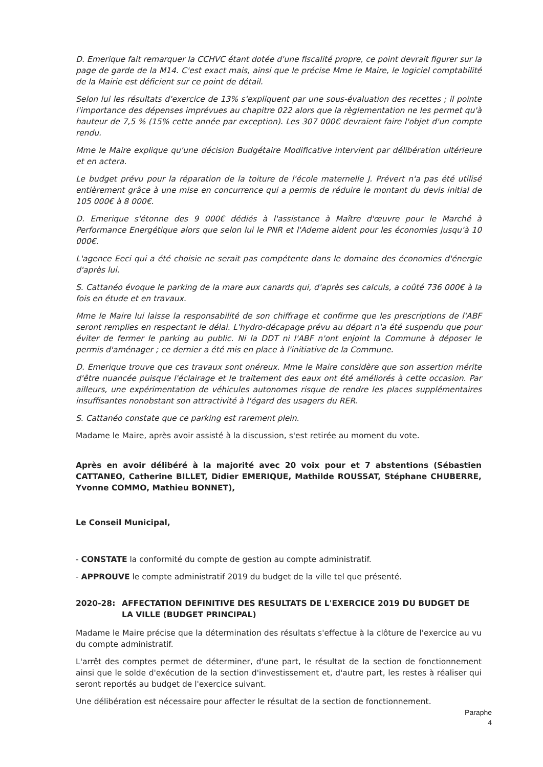D. Emerique fait remarquer la CCHVC étant dotée d'une fiscalité propre, ce point devrait figurer sur la page de garde de la M14. C'est exact mais, ainsi que le précise Mme le Maire, le logiciel comptabilité de la Mairie est déficient sur ce point de détail.
Selon lui les résultats d'exercice de 13% s'expliquent par une sous-évaluation des recettes ; il pointe l'importance des dépenses imprévues au chapitre 022 alors que la règlementation ne les permet qu'à hauteur de 7,5 % (15% cette année par exception). Les 307 000€ devraient faire l'objet d'un compte rendu.
Mme le Maire explique qu'une décision Budgétaire Modificative intervient par délibération ultérieure et en actera.
Le budget prévu pour la réparation de la toiture de l'école maternelle J. Prévert n'a pas été utilisé entièrement grâce à une mise en concurrence qui a permis de réduire le montant du devis initial de 105 000€ à 8 000€.
D. Emerique s'étonne des 9 000€ dédiés à l'assistance à Maître d'œuvre pour le Marché à Performance Energétique alors que selon lui le PNR et l'Ademe aident pour les économies jusqu'à 10 000€.
L'agence Eeci qui a été choisie ne serait pas compétente dans le domaine des économies d'énergie d'après lui.
S. Cattanéo évoque le parking de la mare aux canards qui, d'après ses calculs, a coûté 736 000€ à la fois en étude et en travaux.
Mme le Maire lui laisse la responsabilité de son chiffrage et confirme que les prescriptions de l'ABF seront remplies en respectant le délai. L'hydro-décapage prévu au départ n'a été suspendu que pour éviter de fermer le parking au public. Ni la DDT ni l'ABF n'ont enjoint la Commune à déposer le permis d'aménager ; ce dernier a été mis en place à l'initiative de la Commune.
D. Emerique trouve que ces travaux sont onéreux. Mme le Maire considère que son assertion mérite d'être nuancée puisque l'éclairage et le traitement des eaux ont été améliorés à cette occasion. Par ailleurs, une expérimentation de véhicules autonomes risque de rendre les places supplémentaires insuffisantes nonobstant son attractivité à l'égard des usagers du RER.
S. Cattanéo constate que ce parking est rarement plein.
Madame le Maire, après avoir assisté à la discussion, s'est retirée au moment du vote.
Après en avoir délibéré à la majorité avec 20 voix pour et 7 abstentions (Sébastien CATTANEO, Catherine BILLET, Didier EMERIQUE, Mathilde ROUSSAT, Stéphane CHUBERRE, Yvonne COMMO, Mathieu BONNET),
Le Conseil Municipal,
- CONSTATE la conformité du compte de gestion au compte administratif.
- APPROUVE le compte administratif 2019 du budget de la ville tel que présenté.
2020-28: AFFECTATION DEFINITIVE DES RESULTATS DE L'EXERCICE 2019 DU BUDGET DE LA VILLE (BUDGET PRINCIPAL)
Madame le Maire précise que la détermination des résultats s'effectue à la clôture de l'exercice au vu du compte administratif.
L'arrêt des comptes permet de déterminer, d'une part, le résultat de la section de fonctionnement ainsi que le solde d'exécution de la section d'investissement et, d'autre part, les restes à réaliser qui seront reportés au budget de l'exercice suivant.
Une délibération est nécessaire pour affecter le résultat de la section de fonctionnement.
Paraphe
4